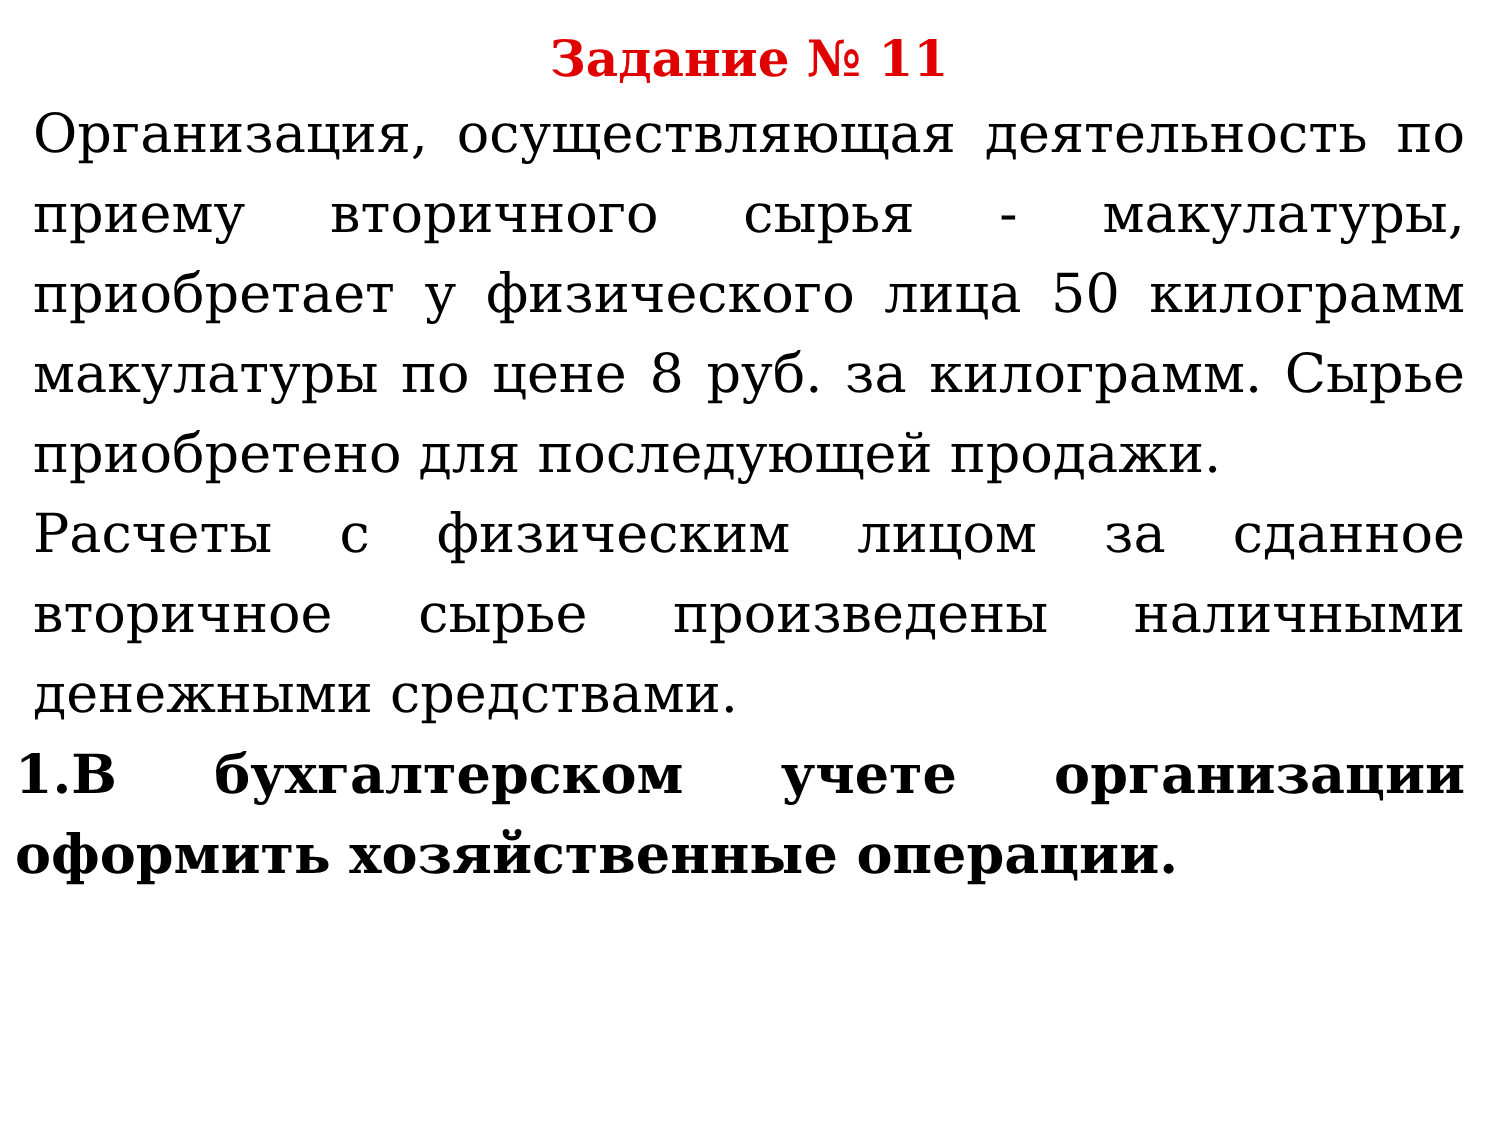Задание № 11
Организация, осуществляющая деятельность по приему вторичного сырья - макулатуры, приобретает у физического лица 50 килограмм макулатуры по цене 8 руб. за килограмм. Сырье приобретено для последующей продажи.
Расчеты с физическим лицом за сданное вторичное сырье произведены наличными денежными средствами.
1.В бухгалтерском учете организации оформить хозяйственные операции.